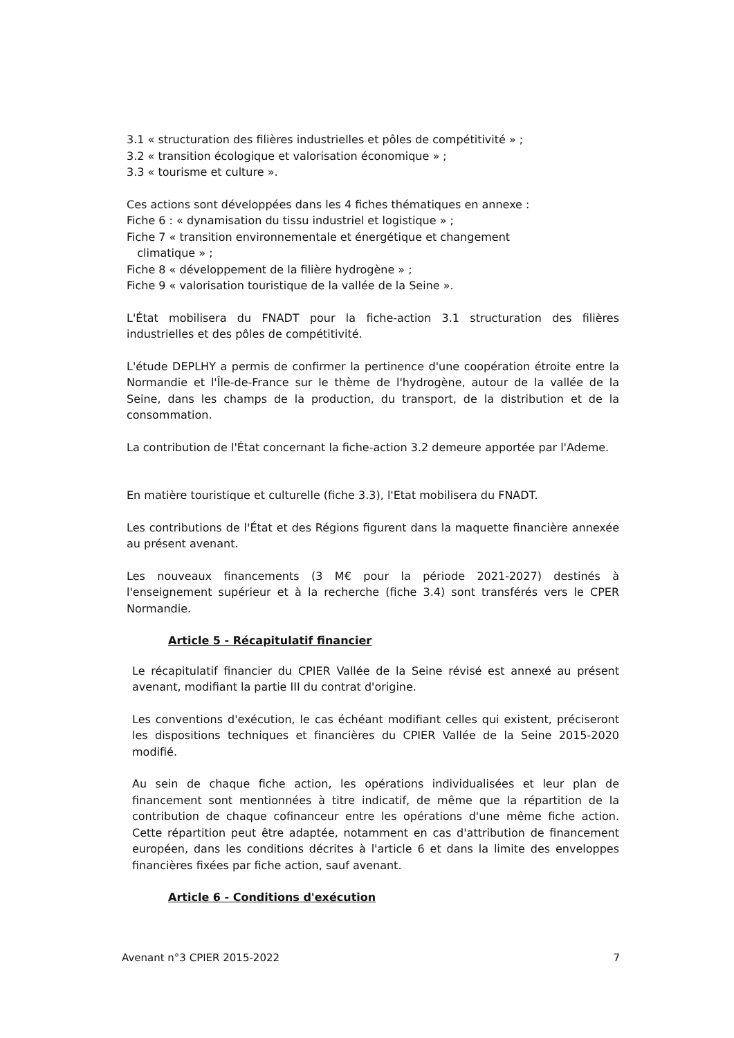3.1 « structuration des filières industrielles et pôles de compétitivité » ;
3.2 « transition écologique et valorisation économique » ;
3.3 « tourisme et culture ».
Ces actions sont développées dans les 4 fiches thématiques en annexe :
Fiche 6 : « dynamisation du tissu industriel et logistique » ;
Fiche 7 « transition environnementale et énergétique et changement
climatique » ;
Fiche 8 « développement de la filière hydrogène » ;
Fiche 9 « valorisation touristique de la vallée de la Seine ».
L'État mobilisera du FNADT pour la fiche-action 3.1 structuration des filières industrielles et des pôles de compétitivité.
L'étude DEPLHY a permis de confirmer la pertinence d'une coopération étroite entre la Normandie et l'Île-de-France sur le thème de l'hydrogène, autour de la vallée de la Seine, dans les champs de la production, du transport, de la distribution et de la consommation.
La contribution de l'État concernant la fiche-action 3.2 demeure apportée par l'Ademe.
En matière touristique et culturelle (fiche 3.3), l'Etat mobilisera du FNADT.
Les contributions de l'État et des Régions figurent dans la maquette financière annexée au présent avenant.
Les nouveaux financements (3 M€ pour la période 2021-2027) destinés à l'enseignement supérieur et à la recherche (fiche 3.4) sont transférés vers le CPER Normandie.
Article 5 - Récapitulatif financier
Le récapitulatif financier du CPIER Vallée de la Seine révisé est annexé au présent avenant, modifiant la partie III du contrat d'origine.
Les conventions d'exécution, le cas échéant modifiant celles qui existent, préciseront les dispositions techniques et financières du CPIER Vallée de la Seine 2015-2020 modifié.
Au sein de chaque fiche action, les opérations individualisées et leur plan de financement sont mentionnées à titre indicatif, de même que la répartition de la contribution de chaque cofinanceur entre les opérations d'une même fiche action. Cette répartition peut être adaptée, notamment en cas d'attribution de financement européen, dans les conditions décrites à l'article 6 et dans la limite des enveloppes financières fixées par fiche action, sauf avenant.
Article 6 - Conditions d'exécution
Avenant n°3 CPIER 2015-2022 7